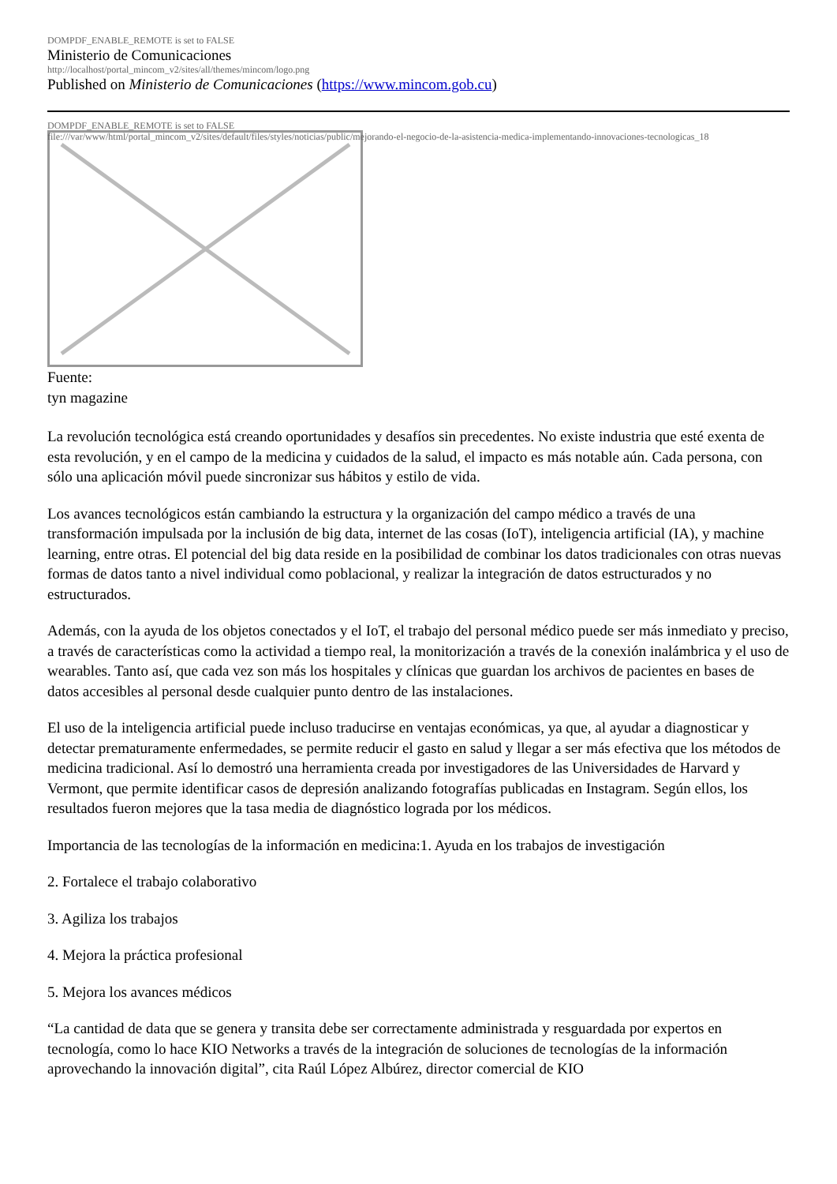DOMPDF_ENABLE_REMOTE is set to FALSE
Ministerio de Comunicaciones
http://localhost/portal_mincom_v2/sites/all/themes/mincom/logo.png
Published on Ministerio de Comunicaciones (https://www.mincom.gob.cu)
DOMPDF_ENABLE_REMOTE is set to FALSE
file:///var/www/html/portal_mincom_v2/sites/default/files/styles/noticias/public/mejorando-el-negocio-de-la-asistencia-medica-implementando-innovaciones-tecnologicas_18
Fuente:
tyn magazine
La revolución tecnológica está creando oportunidades y desafíos sin precedentes. No existe industria que esté exenta de esta revolución, y en el campo de la medicina y cuidados de la salud, el impacto es más notable aún. Cada persona, con sólo una aplicación móvil puede sincronizar sus hábitos y estilo de vida.
Los avances tecnológicos están cambiando la estructura y la organización del campo médico a través de una transformación impulsada por la inclusión de big data, internet de las cosas (IoT), inteligencia artificial (IA), y machine learning, entre otras. El potencial del big data reside en la posibilidad de combinar los datos tradicionales con otras nuevas formas de datos tanto a nivel individual como poblacional, y realizar la integración de datos estructurados y no estructurados.
Además, con la ayuda de los objetos conectados y el IoT, el trabajo del personal médico puede ser más inmediato y preciso, a través de características como la actividad a tiempo real, la monitorización a través de la conexión inalámbrica y el uso de wearables. Tanto así, que cada vez son más los hospitales y clínicas que guardan los archivos de pacientes en bases de datos accesibles al personal desde cualquier punto dentro de las instalaciones.
El uso de la inteligencia artificial puede incluso traducirse en ventajas económicas, ya que, al ayudar a diagnosticar y detectar prematuramente enfermedades, se permite reducir el gasto en salud y llegar a ser más efectiva que los métodos de medicina tradicional. Así lo demostró una herramienta creada por investigadores de las Universidades de Harvard y Vermont, que permite identificar casos de depresión analizando fotografías publicadas en Instagram. Según ellos, los resultados fueron mejores que la tasa media de diagnóstico lograda por los médicos.
Importancia de las tecnologías de la información en medicina:1. Ayuda en los trabajos de investigación
2. Fortalece el trabajo colaborativo
3. Agiliza los trabajos
4. Mejora la práctica profesional
5. Mejora los avances médicos
“La cantidad de data que se genera y transita debe ser correctamente administrada y resguardada por expertos en tecnología, como lo hace KIO Networks a través de la integración de soluciones de tecnologías de la información aprovechando la innovación digital”, cita Raúl López Albúrez, director comercial de KIO